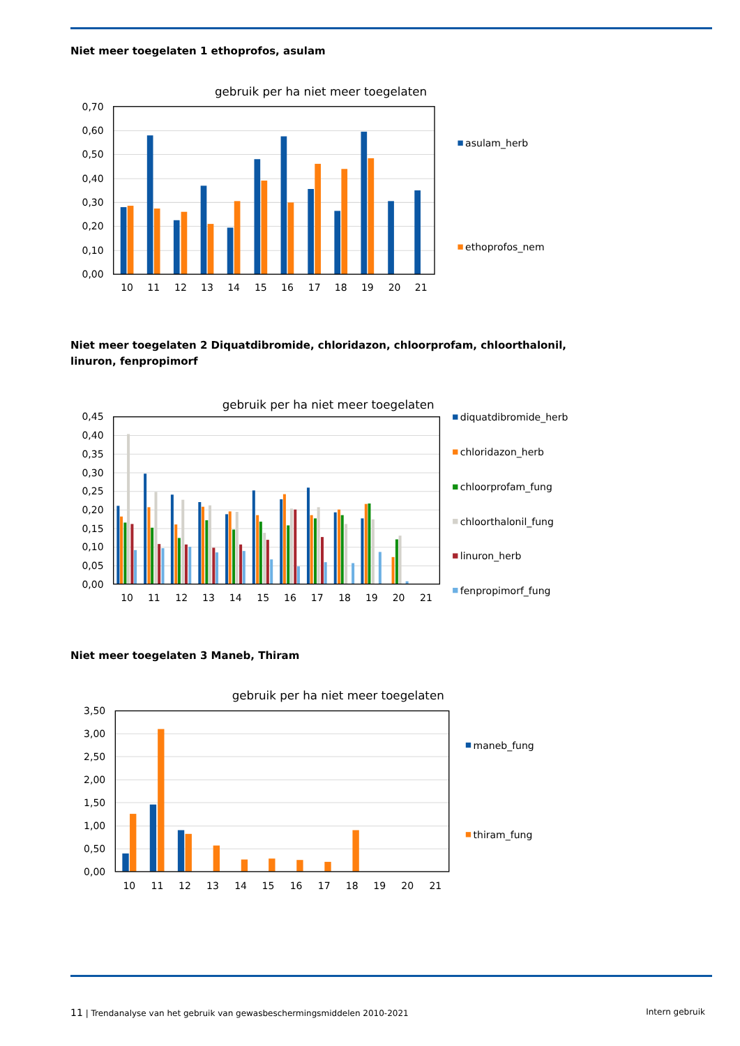Niet meer toegelaten 1 ethoprofos, asulam
gebruik per ha niet meer toegelaten
0,70
0,60
0,50
0,40
0,30
0,20
0,10
0,00
10
11
12
13
14
15
16
17
18
19
20
21
asulam_herb
ethoprofos_nem
Niet meer toegelaten 2 Diquatdibromide, chloridazon, chloorprofam, chloorthalonil, linuron, fenpropimorf
gebruik per ha niet meer toegelaten
0,45
0,40
0,35
0,30
0,25
0,20
0,15
0,10
0,05
0,00
10
11
12
13
14
15
16
17
18
19
20
21
diquatdibromide_herb
chloridazon_herb
chloorprofam_fung
chloorthalonil_fung
linuron_herb
fenpropimorf_fung
Niet meer toegelaten 3 Maneb, Thiram
gebruik per ha niet meer toegelaten
3,50
3,00
2,50
2,00
1,50
1,00
0,50
0,00
10
11
12
13
14
15
16
17
18
19
20
21
maneb_fung
thiram_fung
11 | Trendanalyse van het gebruik van gewasbeschermingsmiddelen 2010-2021 Intern gebruik